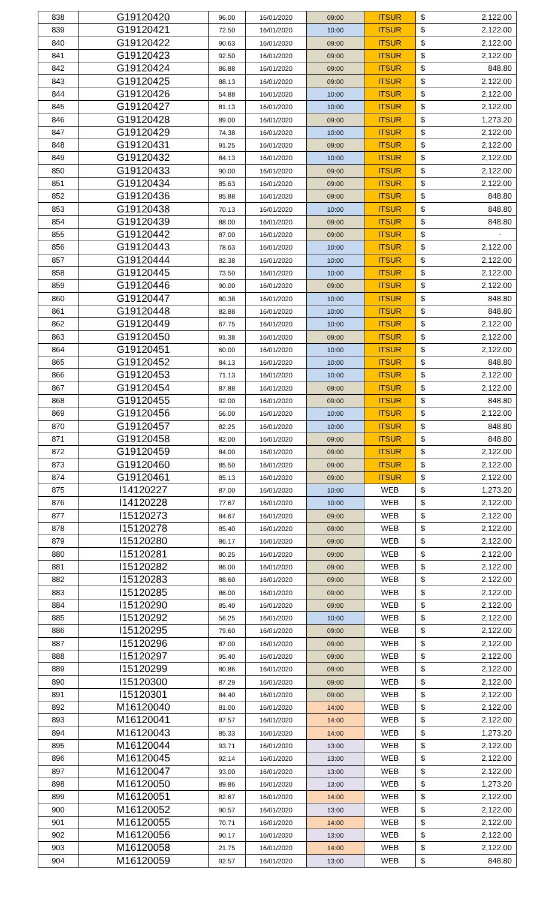| 838 | G19120420 | 96.00 | 16/01/2020 | 09:00 | ITSUR | $ | 2,122.00 |
| 839 | G19120421 | 72.50 | 16/01/2020 | 10:00 | ITSUR | $ | 2,122.00 |
| 840 | G19120422 | 90.63 | 16/01/2020 | 09:00 | ITSUR | $ | 2,122.00 |
| 841 | G19120423 | 92.50 | 16/01/2020 | 09:00 | ITSUR | $ | 2,122.00 |
| 842 | G19120424 | 86.88 | 16/01/2020 | 09:00 | ITSUR | $ | 848.80 |
| 843 | G19120425 | 88.13 | 16/01/2020 | 09:00 | ITSUR | $ | 2,122.00 |
| 844 | G19120426 | 54.88 | 16/01/2020 | 10:00 | ITSUR | $ | 2,122.00 |
| 845 | G19120427 | 81.13 | 16/01/2020 | 10:00 | ITSUR | $ | 2,122.00 |
| 846 | G19120428 | 89.00 | 16/01/2020 | 09:00 | ITSUR | $ | 1,273.20 |
| 847 | G19120429 | 74.38 | 16/01/2020 | 10:00 | ITSUR | $ | 2,122.00 |
| 848 | G19120431 | 91.25 | 16/01/2020 | 09:00 | ITSUR | $ | 2,122.00 |
| 849 | G19120432 | 84.13 | 16/01/2020 | 10:00 | ITSUR | $ | 2,122.00 |
| 850 | G19120433 | 90.00 | 16/01/2020 | 09:00 | ITSUR | $ | 2,122.00 |
| 851 | G19120434 | 85.63 | 16/01/2020 | 09:00 | ITSUR | $ | 2,122.00 |
| 852 | G19120436 | 85.88 | 16/01/2020 | 09:00 | ITSUR | $ | 848.80 |
| 853 | G19120438 | 70.13 | 16/01/2020 | 10:00 | ITSUR | $ | 848.80 |
| 854 | G19120439 | 88.00 | 16/01/2020 | 09:00 | ITSUR | $ | 848.80 |
| 855 | G19120442 | 87.00 | 16/01/2020 | 09:00 | ITSUR | $ | - |
| 856 | G19120443 | 78.63 | 16/01/2020 | 10:00 | ITSUR | $ | 2,122.00 |
| 857 | G19120444 | 82.38 | 16/01/2020 | 10:00 | ITSUR | $ | 2,122.00 |
| 858 | G19120445 | 73.50 | 16/01/2020 | 10:00 | ITSUR | $ | 2,122.00 |
| 859 | G19120446 | 90.00 | 16/01/2020 | 09:00 | ITSUR | $ | 2,122.00 |
| 860 | G19120447 | 80.38 | 16/01/2020 | 10:00 | ITSUR | $ | 848.80 |
| 861 | G19120448 | 82.88 | 16/01/2020 | 10:00 | ITSUR | $ | 848.80 |
| 862 | G19120449 | 67.75 | 16/01/2020 | 10:00 | ITSUR | $ | 2,122.00 |
| 863 | G19120450 | 91.38 | 16/01/2020 | 09:00 | ITSUR | $ | 2,122.00 |
| 864 | G19120451 | 60.00 | 16/01/2020 | 10:00 | ITSUR | $ | 2,122.00 |
| 865 | G19120452 | 84.13 | 16/01/2020 | 10:00 | ITSUR | $ | 848.80 |
| 866 | G19120453 | 71.13 | 16/01/2020 | 10:00 | ITSUR | $ | 2,122.00 |
| 867 | G19120454 | 87.88 | 16/01/2020 | 09:00 | ITSUR | $ | 2,122.00 |
| 868 | G19120455 | 92.00 | 16/01/2020 | 09:00 | ITSUR | $ | 848.80 |
| 869 | G19120456 | 56.00 | 16/01/2020 | 10:00 | ITSUR | $ | 2,122.00 |
| 870 | G19120457 | 82.25 | 16/01/2020 | 10:00 | ITSUR | $ | 848.80 |
| 871 | G19120458 | 82.00 | 16/01/2020 | 09:00 | ITSUR | $ | 848.80 |
| 872 | G19120459 | 84.00 | 16/01/2020 | 09:00 | ITSUR | $ | 2,122.00 |
| 873 | G19120460 | 85.50 | 16/01/2020 | 09:00 | ITSUR | $ | 2,122.00 |
| 874 | G19120461 | 85.13 | 16/01/2020 | 09:00 | ITSUR | $ | 2,122.00 |
| 875 | I14120227 | 87.00 | 16/01/2020 | 10:00 | WEB | $ | 1,273.20 |
| 876 | I14120228 | 77.67 | 16/01/2020 | 10:00 | WEB | $ | 2,122.00 |
| 877 | I15120273 | 84.67 | 16/01/2020 | 09:00 | WEB | $ | 2,122.00 |
| 878 | I15120278 | 85.40 | 16/01/2020 | 09:00 | WEB | $ | 2,122.00 |
| 879 | I15120280 | 86.17 | 16/01/2020 | 09:00 | WEB | $ | 2,122.00 |
| 880 | I15120281 | 80.25 | 16/01/2020 | 09:00 | WEB | $ | 2,122.00 |
| 881 | I15120282 | 86.00 | 16/01/2020 | 09:00 | WEB | $ | 2,122.00 |
| 882 | I15120283 | 88.60 | 16/01/2020 | 09:00 | WEB | $ | 2,122.00 |
| 883 | I15120285 | 86.00 | 16/01/2020 | 09:00 | WEB | $ | 2,122.00 |
| 884 | I15120290 | 85.40 | 16/01/2020 | 09:00 | WEB | $ | 2,122.00 |
| 885 | I15120292 | 56.25 | 16/01/2020 | 10:00 | WEB | $ | 2,122.00 |
| 886 | I15120295 | 79.60 | 16/01/2020 | 09:00 | WEB | $ | 2,122.00 |
| 887 | I15120296 | 87.00 | 16/01/2020 | 09:00 | WEB | $ | 2,122.00 |
| 888 | I15120297 | 95.40 | 16/01/2020 | 09:00 | WEB | $ | 2,122.00 |
| 889 | I15120299 | 80.86 | 16/01/2020 | 09:00 | WEB | $ | 2,122.00 |
| 890 | I15120300 | 87.29 | 16/01/2020 | 09:00 | WEB | $ | 2,122.00 |
| 891 | I15120301 | 84.40 | 16/01/2020 | 09:00 | WEB | $ | 2,122.00 |
| 892 | M16120040 | 81.00 | 16/01/2020 | 14:00 | WEB | $ | 2,122.00 |
| 893 | M16120041 | 87.57 | 16/01/2020 | 14:00 | WEB | $ | 2,122.00 |
| 894 | M16120043 | 85.33 | 16/01/2020 | 14:00 | WEB | $ | 1,273.20 |
| 895 | M16120044 | 93.71 | 16/01/2020 | 13:00 | WEB | $ | 2,122.00 |
| 896 | M16120045 | 92.14 | 16/01/2020 | 13:00 | WEB | $ | 2,122.00 |
| 897 | M16120047 | 93.00 | 16/01/2020 | 13:00 | WEB | $ | 2,122.00 |
| 898 | M16120050 | 89.86 | 16/01/2020 | 13:00 | WEB | $ | 1,273.20 |
| 899 | M16120051 | 82.67 | 16/01/2020 | 14:00 | WEB | $ | 2,122.00 |
| 900 | M16120052 | 90.57 | 16/01/2020 | 13:00 | WEB | $ | 2,122.00 |
| 901 | M16120055 | 70.71 | 16/01/2020 | 14:00 | WEB | $ | 2,122.00 |
| 902 | M16120056 | 90.17 | 16/01/2020 | 13:00 | WEB | $ | 2,122.00 |
| 903 | M16120058 | 21.75 | 16/01/2020 | 14:00 | WEB | $ | 2,122.00 |
| 904 | M16120059 | 92.57 | 16/01/2020 | 13:00 | WEB | $ | 848.80 |